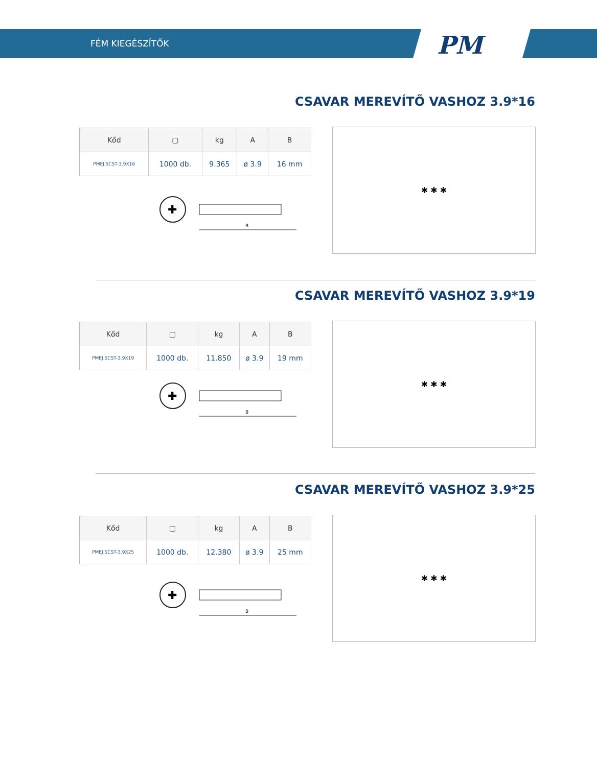FÉM KIEGÉSZÍTŐK
PM
CSAVAR MEREVÍTŐ VASHOZ 3.9*16
| Kőd | ▢ | kg | A | B |
| --- | --- | --- | --- | --- |
| PMEJ.SCST-3.9X16 | 1000 db. | 9.365 | ø 3.9 | 16 mm |
✚
B
✱ ✱ ✱
CSAVAR MEREVÍTŐ VASHOZ 3.9*19
| Kőd | ▢ | kg | A | B |
| --- | --- | --- | --- | --- |
| PMEJ.SCST-3.9X19 | 1000 db. | 11.850 | ø 3.9 | 19 mm |
✚
B
✱ ✱ ✱
CSAVAR MEREVÍTŐ VASHOZ 3.9*25
| Kőd | ▢ | kg | A | B |
| --- | --- | --- | --- | --- |
| PMEJ.SCST-3.9X25 | 1000 db. | 12.380 | ø 3.9 | 25 mm |
✚
B
✱ ✱ ✱